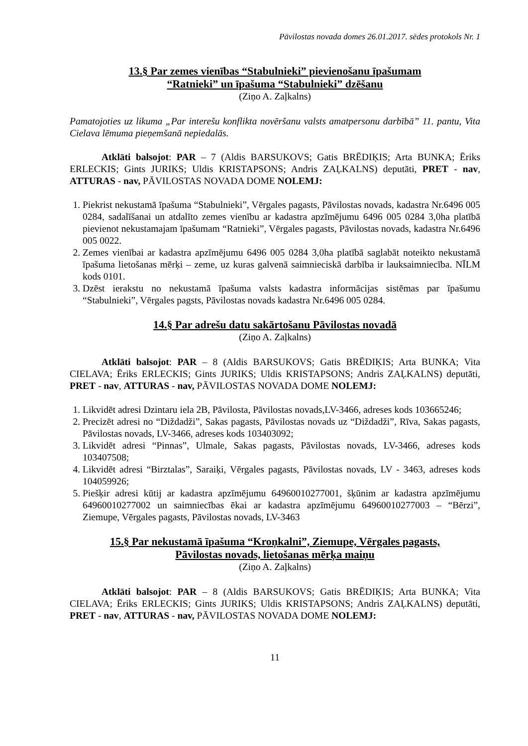Pāvilostas novada domes 26.01.2017. sēdes protokols Nr. 1
13.§ Par zemes vienības “Stabulnieki” pievienošanu īpašumam
“Ratnieki” un īpašuma “Stabulnieki” dzēšanu
(Ziņo A. Zaļkalns)
Pamatojoties uz likuma „Par interešu konflikta novēršanu valsts amatpersonu darbībā” 11. pantu, Vita Cielava lēmuma pieņemšanā nepiedalās.
Atklāti balsojot: PAR – 7 (Aldis BARSUKOVS; Gatis BRĒDIĶIS; Arta BUNKA; Ēriks ERLECKIS; Gints JURIKS; Uldis KRISTAPSONS; Andris ZAĻKALNS) deputāti, PRET - nav, ATTURAS - nav, PĀVILOSTAS NOVADA DOME NOLEMJ:
1. Piekrist nekustamā īpašuma “Stabulnieki”, Vērgales pagasts, Pāvilostas novads, kadastra Nr.6496 005 0284, sadalīšanai un atdalīto zemes vienību ar kadastra apzīmējumu 6496 005 0284 3,0ha platībā pievienot nekustamajam īpašumam “Ratnieki”, Vērgales pagasts, Pāvilostas novads, kadastra Nr.6496 005 0022.
2. Zemes vienībai ar kadastra apzīmējumu 6496 005 0284 3,0ha platībā saglabāt noteikto nekustamā īpašuma lietošanas mērķi – zeme, uz kuras galvenā saimnieciskā darbība ir lauksaimniecība. NĪLM kods 0101.
3. Dzēst ierakstu no nekustamā īpašuma valsts kadastra informācijas sistēmas par īpašumu “Stabulnieki”, Vērgales pagsts, Pāvilostas novads kadastra Nr.6496 005 0284.
14.§ Par adrešu datu sakārtošanu Pāvilostas novadā
(Ziņo A. Zaļkalns)
Atklāti balsojot: PAR – 8 (Aldis BARSUKOVS; Gatis BRĒDIĶIS; Arta BUNKA; Vita CIELAVA; Ēriks ERLECKIS; Gints JURIKS; Uldis KRISTAPSONS; Andris ZAĻKALNS) deputāti, PRET - nav, ATTURAS - nav, PĀVILOSTAS NOVADA DOME NOLEMJ:
1. Likvidēt adresi Dzintaru iela 2B, Pāvilosta, Pāvilostas novads,LV-3466, adreses kods 103665246;
2. Precizēt adresi no “Diždadži”, Sakas pagasts, Pāvilostas novads uz “Diždadži”, Rīva, Sakas pagasts, Pāvilostas novads, LV-3466, adreses kods 103403092;
3. Likvidēt adresi “Pinnas”, Ulmale, Sakas pagasts, Pāvilostas novads, LV-3466, adreses kods 103407508;
4. Likvidēt adresi “Birztalas”, Saraiķi, Vērgales pagasts, Pāvilostas novads, LV - 3463, adreses kods 104059926;
5. Piešķir adresi kūtij ar kadastra apzīmējumu 64960010277001, šķūnim ar kadastra apzīmējumu 64960010277002 un saimniecības ēkai ar kadastra apzīmējumu 64960010277003 – “Bērzi”, Ziemupe, Vērgales pagasts, Pāvilostas novads, LV-3463
15.§ Par nekustamā īpašuma “Kroņkalni”, Ziemupe, Vērgales pagasts,
Pāvilostas novads, lietošanas mērķa maiņu
(Ziņo A. Zaļkalns)
Atklāti balsojot: PAR – 8 (Aldis BARSUKOVS; Gatis BRĒDIĶIS; Arta BUNKA; Vita CIELAVA; Ēriks ERLECKIS; Gints JURIKS; Uldis KRISTAPSONS; Andris ZAĻKALNS) deputāti, PRET - nav, ATTURAS - nav, PĀVILOSTAS NOVADA DOME NOLEMJ:
11